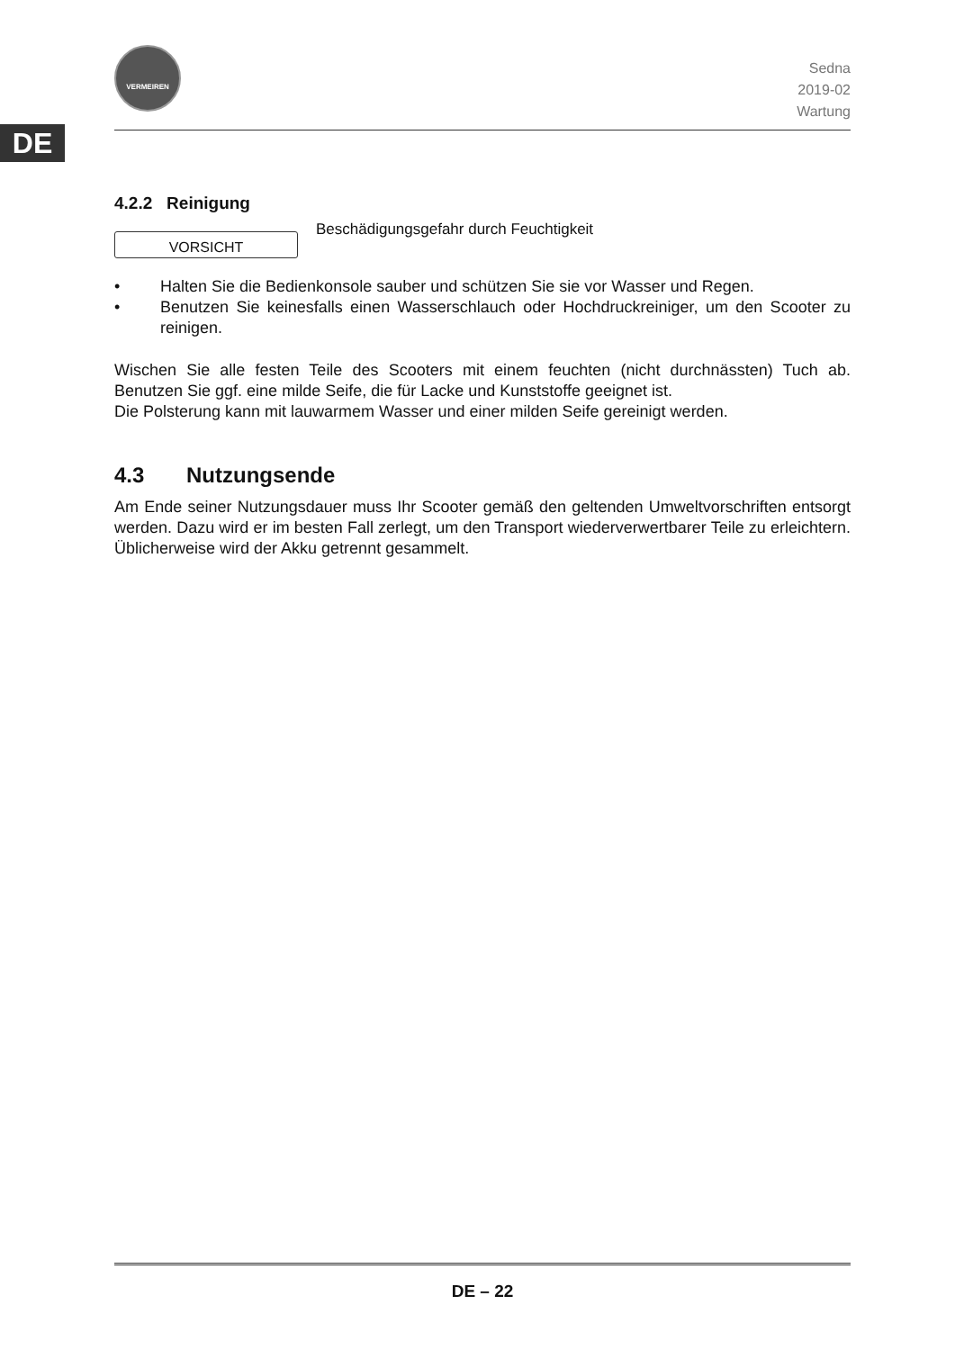DE
VERMEIREN
Sedna
2019-02
Wartung
4.2.2 Reinigung
VORSICHT
Beschädigungsgefahr durch Feuchtigkeit
• Halten Sie die Bedienkonsole sauber und schützen Sie sie vor Wasser und Regen.
• Benutzen Sie keinesfalls einen Wasserschlauch oder Hochdruckreiniger, um den Scooter zu reinigen.
Wischen Sie alle festen Teile des Scooters mit einem feuchten (nicht durchnässten) Tuch ab. Benutzen Sie ggf. eine milde Seife, die für Lacke und Kunststoffe geeignet ist.
Die Polsterung kann mit lauwarmem Wasser und einer milden Seife gereinigt werden.
4.3 Nutzungsende
Am Ende seiner Nutzungsdauer muss Ihr Scooter gemäß den geltenden Umweltvorschriften entsorgt werden. Dazu wird er im besten Fall zerlegt, um den Transport wiederverwertbarer Teile zu erleichtern. Üblicherweise wird der Akku getrennt gesammelt.
DE – 22